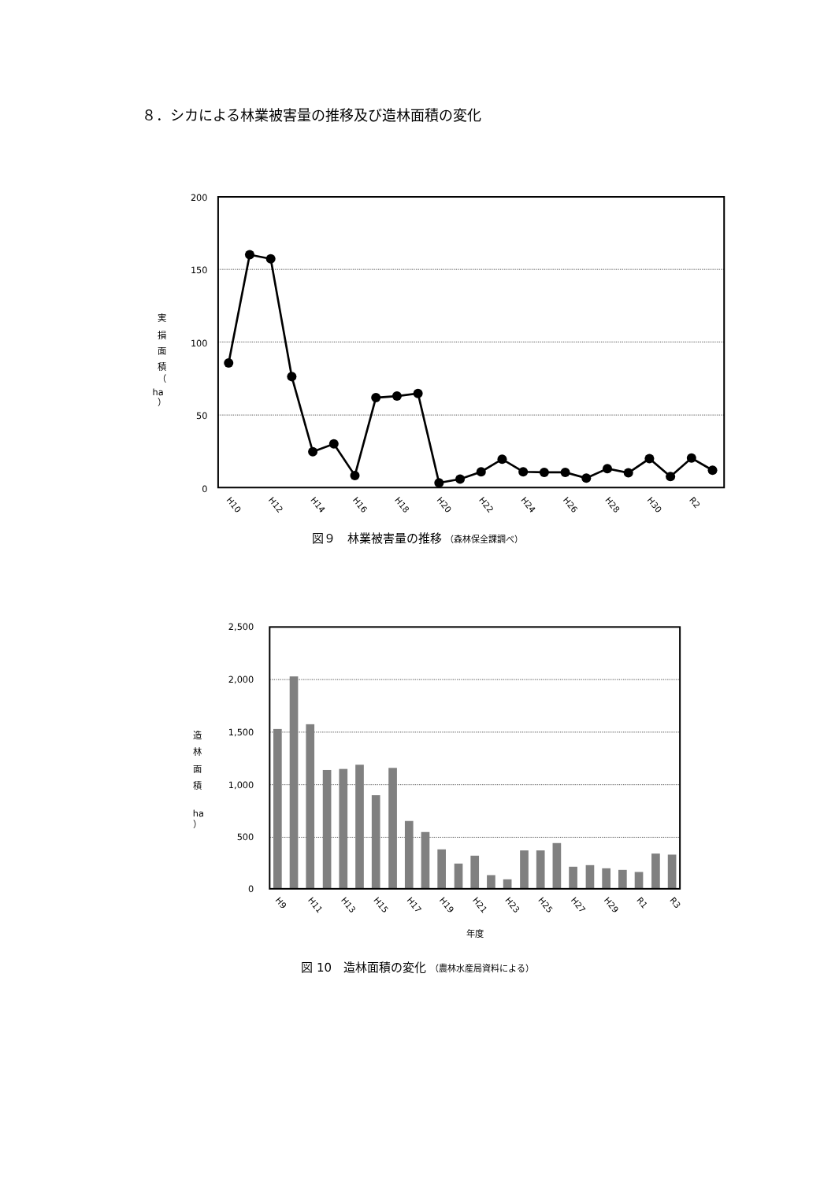８．シカによる林業被害量の推移及び造林面積の変化
200
150
100
50
0
実
損
面
積
（
ha
）
H10
H12
H14
H16
H18
H20
H22
H24
H26
H28
H30
R2
図９　林業被害量の推移 （森林保全課調べ）
2,500
2,000
1,500
1,000
500
0
造
林
面
積
ha
）
H9
H11
H13
H15
H17
H19
H21
H23
H25
H27
H29
R1
R3
年度
図 10　造林面積の変化 （農林水産局資料による）